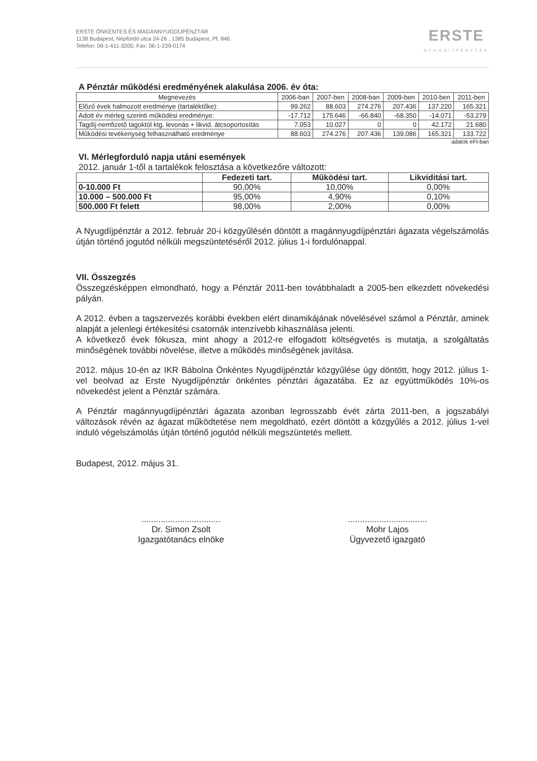ERSTE ÖNKÉNTES ÉS MAGÁNNYUGDÍJPÉNZTÁR
1138 Budapest, Népfürdő utca 24-26 , 1385 Budapest, Pf. 846.
Telefon: 06-1-411-3200, Fax: 06-1-239-0174
ERSTE
NYUGDÍJPÉNZTÁR
A Pénztár működési eredményének alakulása 2006. év óta:
| Megnevezés | 2006-ban | 2007-ben | 2008-ban | 2009-ben | 2010-ben | 2011-ben |
| --- | --- | --- | --- | --- | --- | --- |
| Előző évek halmozott eredménye (tartaléktőke): | 99.262 | 88.603 | 274.276 | 207.436 | 137.220 | 165.321 |
| Adott év mérleg szerinti működési eredménye: | -17.712 | 175.646 | -66.840 | -68.350 | -14.071 | -53.279 |
| Tagdíj-nemfizető tagoktól ktg. levonás + likvid. átcsoportosítás | 7.053 | 10.027 | 0 | 0 | 42.172 | 21.680 |
| Működési tevékenység felhasználható eredménye | 88.603 | 274.276 | 207.436 | 139.086 | 165.321 | 133.722 |
adatok eFt-ban
VI. Mérlegforduló napja utáni események
2012. január 1-től a tartalékok felosztása a következőre változott:
| | Fedezeti tart. | Működési tart. | Likviditási tart. |
| --- | --- | --- | --- |
| 0-10.000 Ft | 90,00% | 10,00% | 0,00% |
| 10.000 – 500.000 Ft | 95,00% | 4,90% | 0,10% |
| 500.000 Ft felett | 98,00% | 2,00% | 0,00% |
A Nyugdíjpénztár a 2012. február 20-i közgyűlésén döntött a magánnyugdíjpénztári ágazata végelszámolás útján történő jogutód nélküli megszüntetéséről 2012. július 1-i fordulónappal.
VII. Összegzés
Összegzésképpen elmondható, hogy a Pénztár 2011-ben továbbhaladt a 2005-ben elkezdett növekedési pályán.
A 2012. évben a tagszervezés korábbi években elért dinamikájának növelésével számol a Pénztár, aminek alapját a jelenlegi értékesítési csatornák intenzívebb kihasználása jelenti.
A következő évek fókusza, mint ahogy a 2012-re elfogadott költségvetés is mutatja, a szolgáltatás minőségének további növelése, illetve a működés minőségének javítása.
2012. május 10-én az IKR Bábolna Önkéntes Nyugdíjpénztár közgyűlése úgy döntött, hogy 2012. július 1-vel beolvad az Erste Nyugdíjpénztár önkéntes pénztári ágazatába. Ez az együttműködés 10%-os növekedést jelent a Pénztár számára.
A Pénztár magánnyugdíjpénztári ágazata azonban legrosszabb évét zárta 2011-ben, a jogszabályi változások révén az ágazat működtetése nem megoldható, ezért döntött a közgyűlés a 2012. július 1-vel induló végelszámolás útján történő jogutód nélküli megszüntetés mellett.
Budapest, 2012. május 31.
.................................
Dr. Simon Zsolt
Igazgatótanács elnöke
.................................
Mohr Lajos
Ügyvezető igazgató